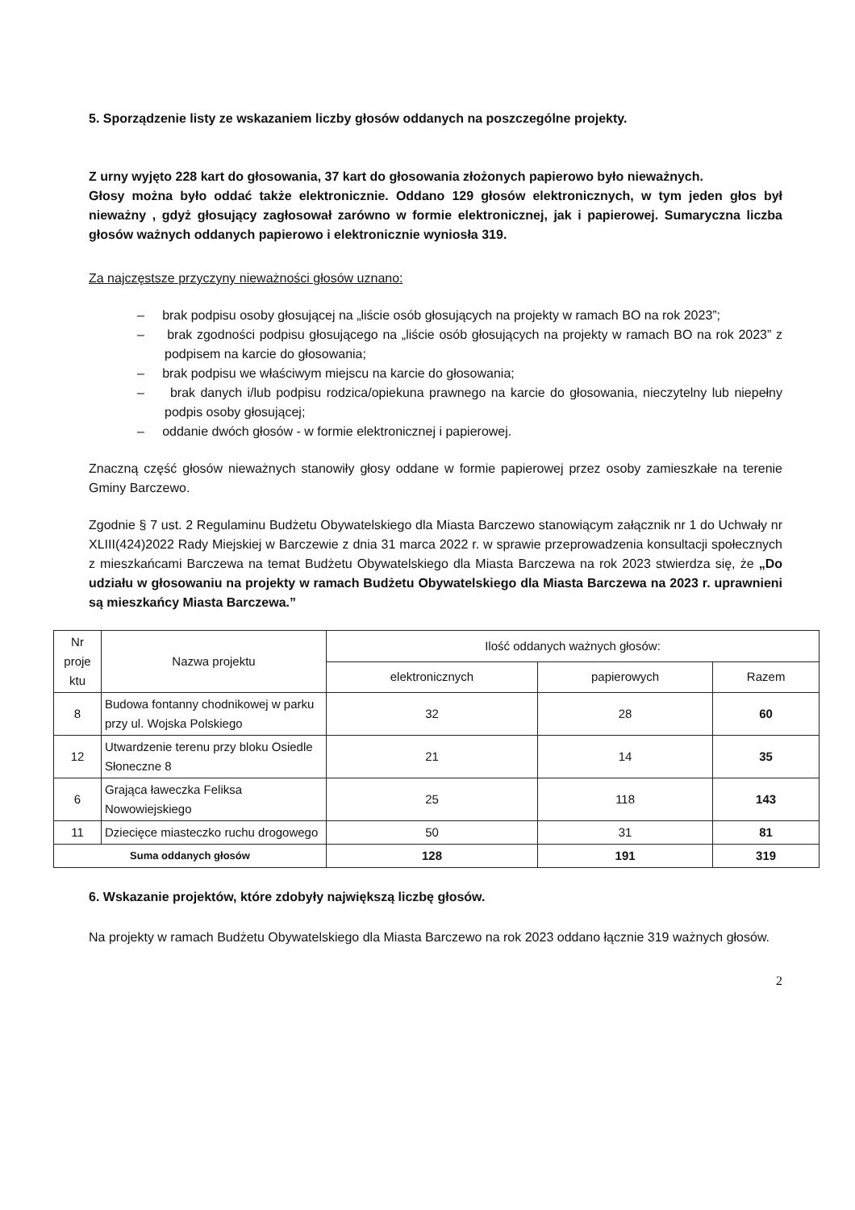5. Sporządzenie listy ze wskazaniem liczby głosów oddanych na poszczególne projekty.
Z urny wyjęto 228 kart do głosowania, 37 kart do głosowania złożonych papierowo było nieważnych.
Głosy można było oddać także elektronicznie. Oddano 129 głosów elektronicznych, w tym jeden głos był nieważny , gdyż głosujący zagłosował zarówno w formie elektronicznej, jak i papierowej. Sumaryczna liczba głosów ważnych oddanych papierowo i elektronicznie wyniosła 319.
Za najczęstsze przyczyny nieważności głosów uznano:
– brak podpisu osoby głosującej na „liście osób głosujących na projekty w ramach BO na rok 2023”;
– brak zgodności podpisu głosującego na „liście osób głosujących na projekty w ramach BO na rok 2023” z podpisem na karcie do głosowania;
– brak podpisu we właściwym miejscu na karcie do głosowania;
– brak danych i/lub podpisu rodzica/opiekuna prawnego na karcie do głosowania, nieczytelny lub niepełny podpis osoby głosującej;
– oddanie dwóch głosów - w formie elektronicznej i papierowej.
Znaczną część głosów nieważnych stanowiły głosy oddane w formie papierowej przez osoby zamieszkałe na terenie Gminy Barczewo.
Zgodnie § 7 ust. 2 Regulaminu Budżetu Obywatelskiego dla Miasta Barczewo stanowiącym załącznik nr 1 do Uchwały nr XLIII(424)2022 Rady Miejskiej w Barczewie z dnia 31 marca 2022 r. w sprawie przeprowadzenia konsultacji społecznych z mieszkańcami Barczewa na temat Budżetu Obywatelskiego dla Miasta Barczewa na rok 2023 stwierdza się, że „Do udziału w głosowaniu na projekty w ramach Budżetu Obywatelskiego dla Miasta Barczewa na 2023 r. uprawnieni są mieszkańcy Miasta Barczewa.”
| Nr proje ktu | Nazwa projektu | Ilość oddanych ważnych głosów: | | |
| --- | --- | --- | --- | --- |
| | | elektronicznych | papierowych | Razem |
| 8 | Budowa fontanny chodnikowej w parku przy ul. Wojska Polskiego | 32 | 28 | 60 |
| 12 | Utwardzenie terenu przy bloku Osiedle Słoneczne 8 | 21 | 14 | 35 |
| 6 | Grająca ławeczka Feliksa Nowowiejskiego | 25 | 118 | 143 |
| 11 | Dziecięce miasteczko ruchu drogowego | 50 | 31 | 81 |
| Suma oddanych głosów | | 128 | 191 | 319 |
6. Wskazanie projektów, które zdobyły największą liczbę głosów.
Na projekty w ramach Budżetu Obywatelskiego dla Miasta Barczewo na rok 2023 oddano łącznie 319 ważnych głosów.
2